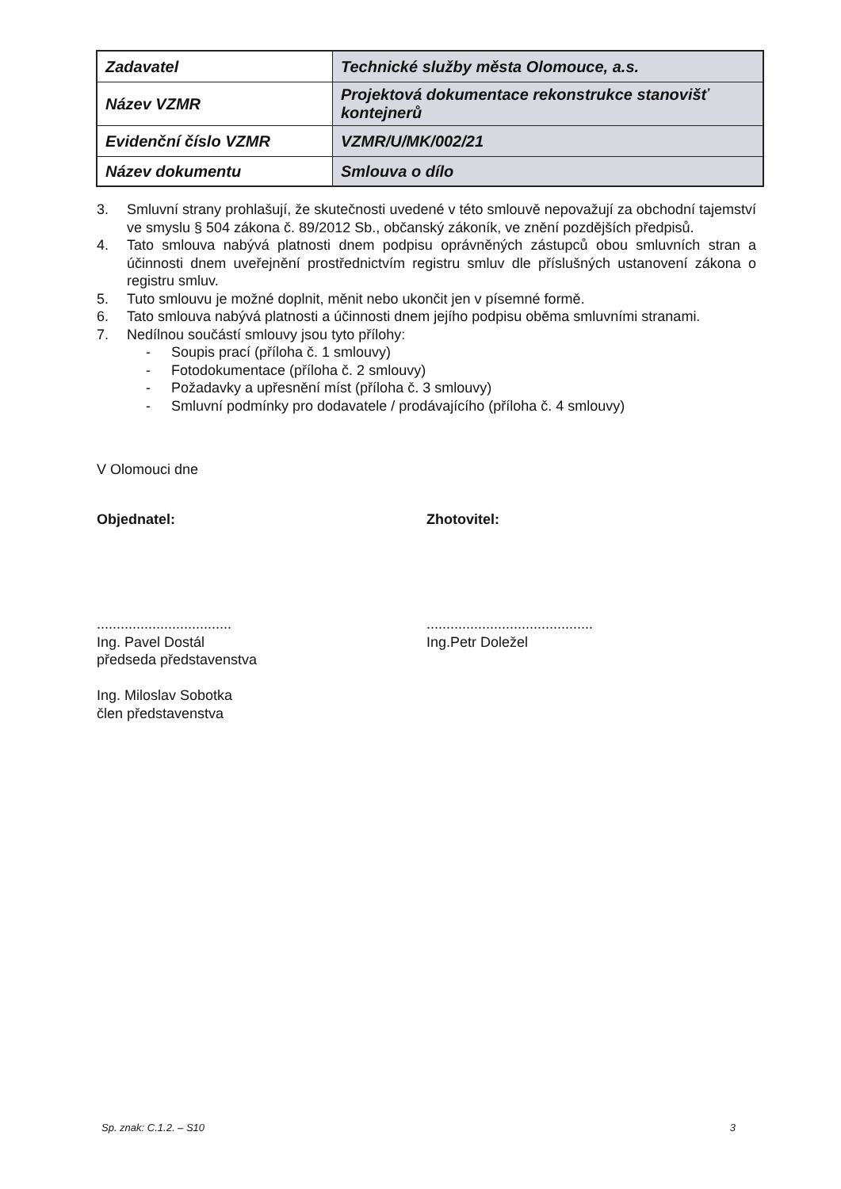| Zadavatel | Technické služby města Olomouce, a.s. |
| Název VZMR | Projektová dokumentace rekonstrukce stanovišť kontejnerů |
| Evidenční číslo VZMR | VZMR/U/MK/002/21 |
| Název dokumentu | Smlouva o dílo |
3. Smluvní strany prohlašují, že skutečnosti uvedené v této smlouvě nepovažují za obchodní tajemství ve smyslu § 504 zákona č. 89/2012 Sb., občanský zákoník, ve znění pozdějších předpisů.
4. Tato smlouva nabývá platnosti dnem podpisu oprávněných zástupců obou smluvních stran a účinnosti dnem uveřejnění prostřednictvím registru smluv dle příslušných ustanovení zákona o registru smluv.
5. Tuto smlouvu je možné doplnit, měnit nebo ukončit jen v písemné formě.
6. Tato smlouva nabývá platnosti a účinnosti dnem jejího podpisu oběma smluvními stranami.
7. Nedílnou součástí smlouvy jsou tyto přílohy:
- Soupis prací (příloha č. 1 smlouvy)
- Fotodokumentace (příloha č. 2 smlouvy)
- Požadavky a upřesnění míst (příloha č. 3 smlouvy)
- Smluvní podmínky pro dodavatele / prodávajícího (příloha č. 4 smlouvy)
V Olomouci dne
Objednatel: Zhotovitel:
..................................
Ing. Pavel Dostál
předseda představenstva
Ing. Miloslav Sobotka
člen představenstva
..........................................
Ing.Petr Doležel
Sp. znak: C.1.2. – S10 3